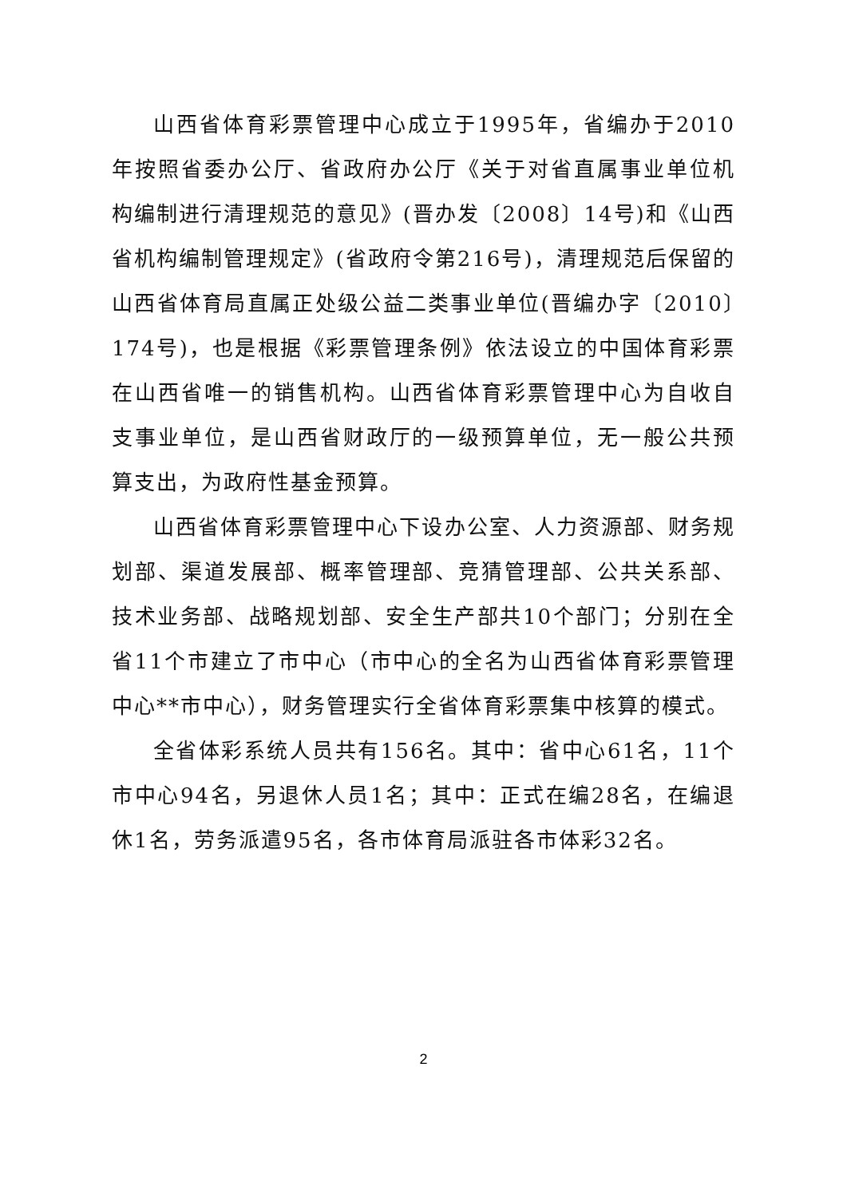山西省体育彩票管理中心成立于1995年，省编办于2010年按照省委办公厅、省政府办公厅《关于对省直属事业单位机构编制进行清理规范的意见》(晋办发〔2008〕14号)和《山西省机构编制管理规定》(省政府令第216号)，清理规范后保留的山西省体育局直属正处级公益二类事业单位(晋编办字〔2010〕174号)，也是根据《彩票管理条例》依法设立的中国体育彩票在山西省唯一的销售机构。山西省体育彩票管理中心为自收自支事业单位，是山西省财政厅的一级预算单位，无一般公共预算支出，为政府性基金预算。
山西省体育彩票管理中心下设办公室、人力资源部、财务规划部、渠道发展部、概率管理部、竞猜管理部、公共关系部、技术业务部、战略规划部、安全生产部共10个部门；分别在全省11个市建立了市中心（市中心的全名为山西省体育彩票管理中心**市中心），财务管理实行全省体育彩票集中核算的模式。
全省体彩系统人员共有156名。其中：省中心61名，11个市中心94名，另退休人员1名；其中：正式在编28名，在编退休1名，劳务派遣95名，各市体育局派驻各市体彩32名。
2